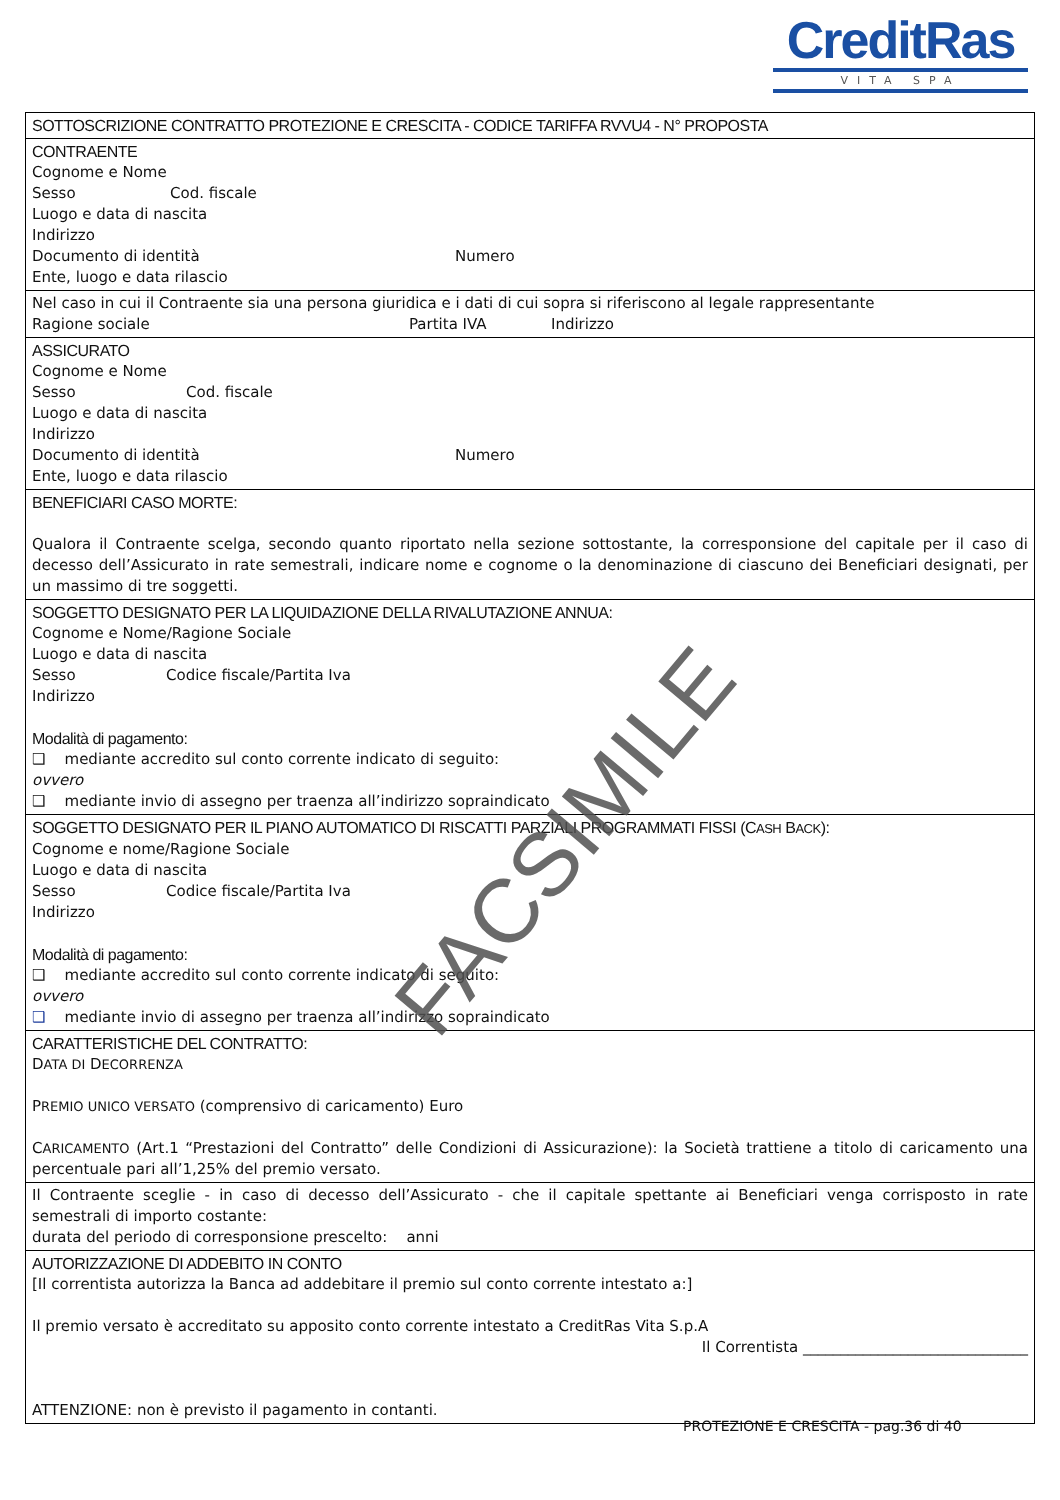CreditRas
VITA SPA
SOTTOSCRIZIONE CONTRATTO PROTEZIONE E CRESCITA - CODICE TARIFFA RVVU4 - N° PROPOSTA
CONTRAENTE
Cognome e Nome
Sesso Cod. fiscale
Luogo e data di nascita
Indirizzo
Documento di identità Numero
Ente, luogo e data rilascio
Nel caso in cui il Contraente sia una persona giuridica e i dati di cui sopra si riferiscono al legale rappresentante
Ragione sociale Partita IVA Indirizzo
ASSICURATO
Cognome e Nome
Sesso Cod. fiscale
Luogo e data di nascita
Indirizzo
Documento di identità Numero
Ente, luogo e data rilascio
BENEFICIARI CASO MORTE:
Qualora il Contraente scelga, secondo quanto riportato nella sezione sottostante, la corresponsione del capitale per il caso di decesso dell’Assicurato in rate semestrali, indicare nome e cognome o la denominazione di ciascuno dei Beneficiari designati, per un massimo di tre soggetti.
SOGGETTO DESIGNATO PER LA LIQUIDAZIONE DELLA RIVALUTAZIONE ANNUA:
Cognome e Nome/Ragione Sociale
Luogo e data di nascita
Sesso Codice fiscale/Partita Iva
Indirizzo
Modalità di pagamento:
❑ mediante accredito sul conto corrente indicato di seguito:
ovvero
❑ mediante invio di assegno per traenza all’indirizzo sopraindicato
SOGGETTO DESIGNATO PER IL PIANO AUTOMATICO DI RISCATTI PARZIALI PROGRAMMATI FISSI (CASH BACK):
Cognome e nome/Ragione Sociale
Luogo e data di nascita
Sesso Codice fiscale/Partita Iva
Indirizzo
Modalità di pagamento:
❑ mediante accredito sul conto corrente indicato di seguito:
ovvero
❑ mediante invio di assegno per traenza all’indirizzo sopraindicato
CARATTERISTICHE DEL CONTRATTO:
DATA DI DECORRENZA
PREMIO UNICO VERSATO (comprensivo di caricamento) Euro
CARICAMENTO (Art.1 “Prestazioni del Contratto” delle Condizioni di Assicurazione): la Società trattiene a titolo di caricamento una percentuale pari all’1,25% del premio versato.
Il Contraente sceglie - in caso di decesso dell’Assicurato - che il capitale spettante ai Beneficiari venga corrisposto in rate semestrali di importo costante:
durata del periodo di corresponsione prescelto: anni
AUTORIZZAZIONE DI ADDEBITO IN CONTO
[Il correntista autorizza la Banca ad addebitare il premio sul conto corrente intestato a:]
Il premio versato è accreditato su apposito conto corrente intestato a CreditRas Vita S.p.A
Il Correntista ______________________________
ATTENZIONE: non è previsto il pagamento in contanti.
FACSIMILE
PROTEZIONE E CRESCITA - pag.36 di 40